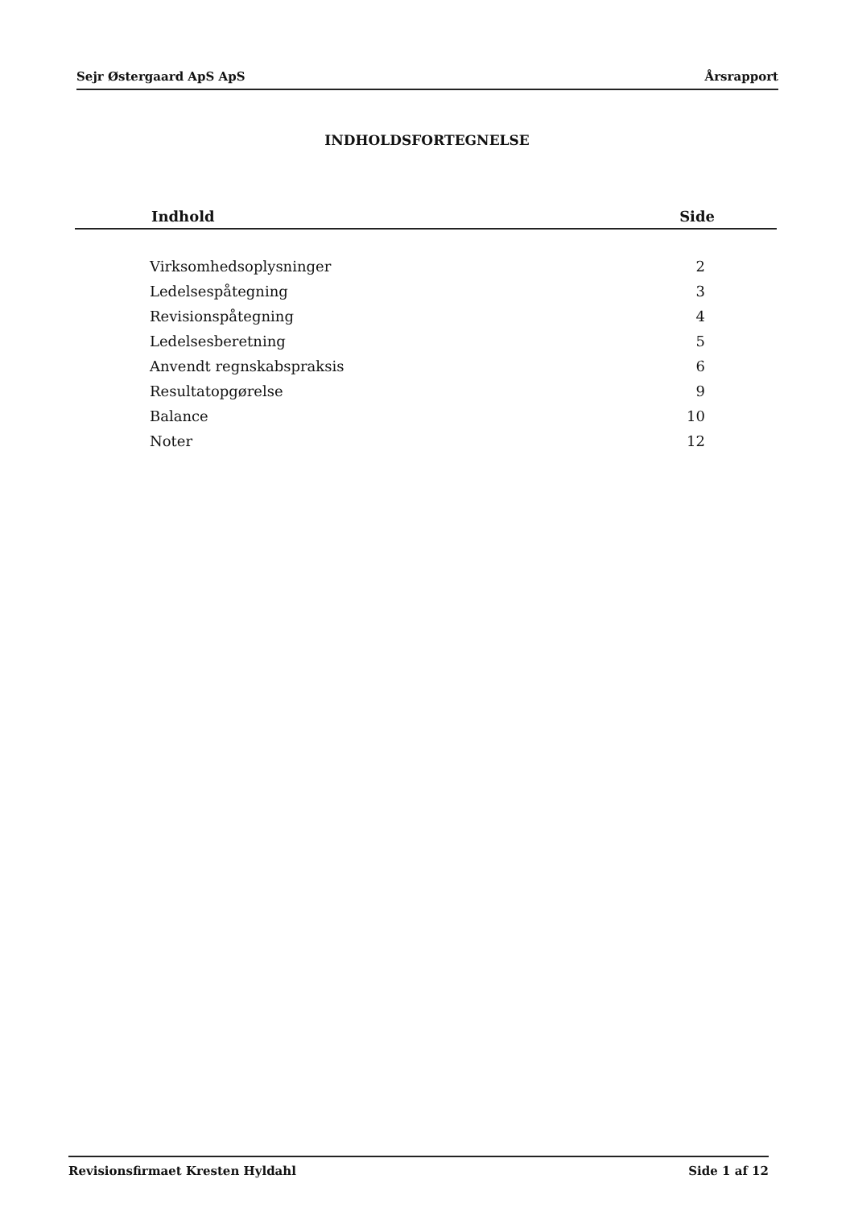Sejr Østergaard ApS ApS Årsrapport
INDHOLDSFORTEGNELSE
Indhold Side
Virksomhedsoplysninger 2
Ledelsespåtegning 3
Revisionspåtegning 4
Ledelsesberetning 5
Anvendt regnskabspraksis 6
Resultatopgørelse 9
Balance 10
Noter 12
Revisionsfirmaet Kresten Hyldahl Side 1 af 12